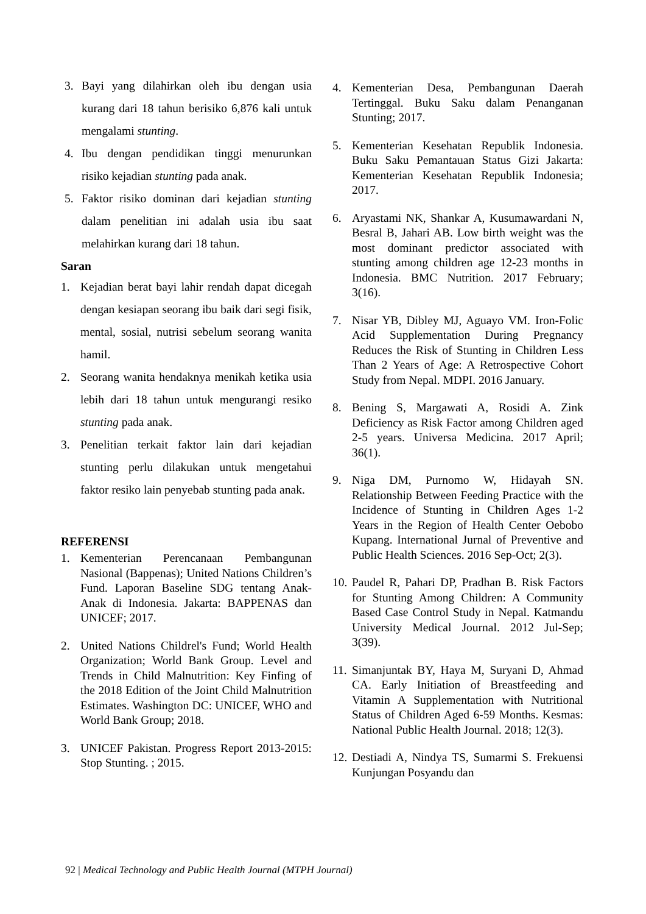3. Bayi yang dilahirkan oleh ibu dengan usia kurang dari 18 tahun berisiko 6,876 kali untuk mengalami stunting.
4. Ibu dengan pendidikan tinggi menurunkan risiko kejadian stunting pada anak.
5. Faktor risiko dominan dari kejadian stunting dalam penelitian ini adalah usia ibu saat melahirkan kurang dari 18 tahun.
Saran
1. Kejadian berat bayi lahir rendah dapat dicegah dengan kesiapan seorang ibu baik dari segi fisik, mental, sosial, nutrisi sebelum seorang wanita hamil.
2. Seorang wanita hendaknya menikah ketika usia lebih dari 18 tahun untuk mengurangi resiko stunting pada anak.
3. Penelitian terkait faktor lain dari kejadian stunting perlu dilakukan untuk mengetahui faktor resiko lain penyebab stunting pada anak.
REFERENSI
1. Kementerian Perencanaan Pembangunan Nasional (Bappenas); United Nations Children’s Fund. Laporan Baseline SDG tentang Anak-Anak di Indonesia. Jakarta: BAPPENAS dan UNICEF; 2017.
2. United Nations Childrel's Fund; World Health Organization; World Bank Group. Level and Trends in Child Malnutrition: Key Finfing of the 2018 Edition of the Joint Child Malnutrition Estimates. Washington DC: UNICEF, WHO and World Bank Group; 2018.
3. UNICEF Pakistan. Progress Report 2013-2015: Stop Stunting. ; 2015.
4. Kementerian Desa, Pembangunan Daerah Tertinggal. Buku Saku dalam Penanganan Stunting; 2017.
5. Kementerian Kesehatan Republik Indonesia. Buku Saku Pemantauan Status Gizi Jakarta: Kementerian Kesehatan Republik Indonesia; 2017.
6. Aryastami NK, Shankar A, Kusumawardani N, Besral B, Jahari AB. Low birth weight was the most dominant predictor associated with stunting among children age 12-23 months in Indonesia. BMC Nutrition. 2017 February; 3(16).
7. Nisar YB, Dibley MJ, Aguayo VM. Iron-Folic Acid Supplementation During Pregnancy Reduces the Risk of Stunting in Children Less Than 2 Years of Age: A Retrospective Cohort Study from Nepal. MDPI. 2016 January.
8. Bening S, Margawati A, Rosidi A. Zink Deficiency as Risk Factor among Children aged 2-5 years. Universa Medicina. 2017 April; 36(1).
9. Niga DM, Purnomo W, Hidayah SN. Relationship Between Feeding Practice with the Incidence of Stunting in Children Ages 1-2 Years in the Region of Health Center Oebobo Kupang. International Jurnal of Preventive and Public Health Sciences. 2016 Sep-Oct; 2(3).
10. Paudel R, Pahari DP, Pradhan B. Risk Factors for Stunting Among Children: A Community Based Case Control Study in Nepal. Katmandu University Medical Journal. 2012 Jul-Sep; 3(39).
11. Simanjuntak BY, Haya M, Suryani D, Ahmad CA. Early Initiation of Breastfeeding and Vitamin A Supplementation with Nutritional Status of Children Aged 6-59 Months. Kesmas: National Public Health Journal. 2018; 12(3).
12. Destiadi A, Nindya TS, Sumarmi S. Frekuensi Kunjungan Posyandu dan
92 | Medical Technology and Public Health Journal (MTPH Journal)